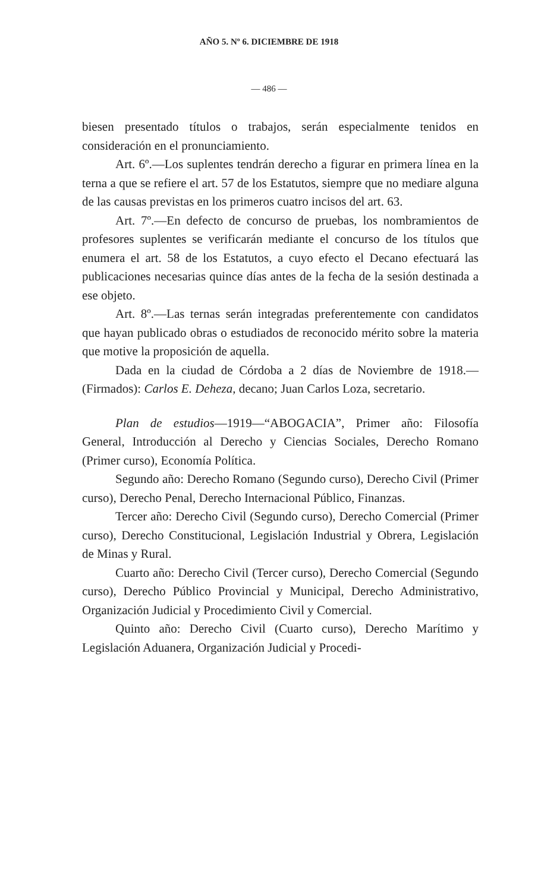AÑO 5. Nº 6. DICIEMBRE DE 1918
— 486 —
biesen presentado títulos o trabajos, serán especialmente tenidos en consideración en el pronunciamiento.
Art. 6º.—Los suplentes tendrán derecho a figurar en primera línea en la terna a que se refiere el art. 57 de los Estatutos, siempre que no mediare alguna de las causas previstas en los primeros cuatro incisos del art. 63.
Art. 7º.—En defecto de concurso de pruebas, los nombramientos de profesores suplentes se verificarán mediante el concurso de los títulos que enumera el art. 58 de los Estatutos, a cuyo efecto el Decano efectuará las publicaciones necesarias quince días antes de la fecha de la sesión destinada a ese objeto.
Art. 8º.—Las ternas serán integradas preferentemente con candidatos que hayan publicado obras o estudiados de reconocido mérito sobre la materia que motive la proposición de aquella.
Dada en la ciudad de Córdoba a 2 días de Noviembre de 1918.—(Firmados): Carlos E. Deheza, decano; Juan Carlos Loza, secretario.
Plan de estudios—1919—“ABOGACIA”, Primer año: Filosofía General, Introducción al Derecho y Ciencias Sociales, Derecho Romano (Primer curso), Economía Política.
Segundo año: Derecho Romano (Segundo curso), Derecho Civil (Primer curso), Derecho Penal, Derecho Internacional Público, Finanzas.
Tercer año: Derecho Civil (Segundo curso), Derecho Comercial (Primer curso), Derecho Constitucional, Legislación Industrial y Obrera, Legislación de Minas y Rural.
Cuarto año: Derecho Civil (Tercer curso), Derecho Comercial (Segundo curso), Derecho Público Provincial y Municipal, Derecho Administrativo, Organización Judicial y Procedimiento Civil y Comercial.
Quinto año: Derecho Civil (Cuarto curso), Derecho Marítimo y Legislación Aduanera, Organización Judicial y Procedi-